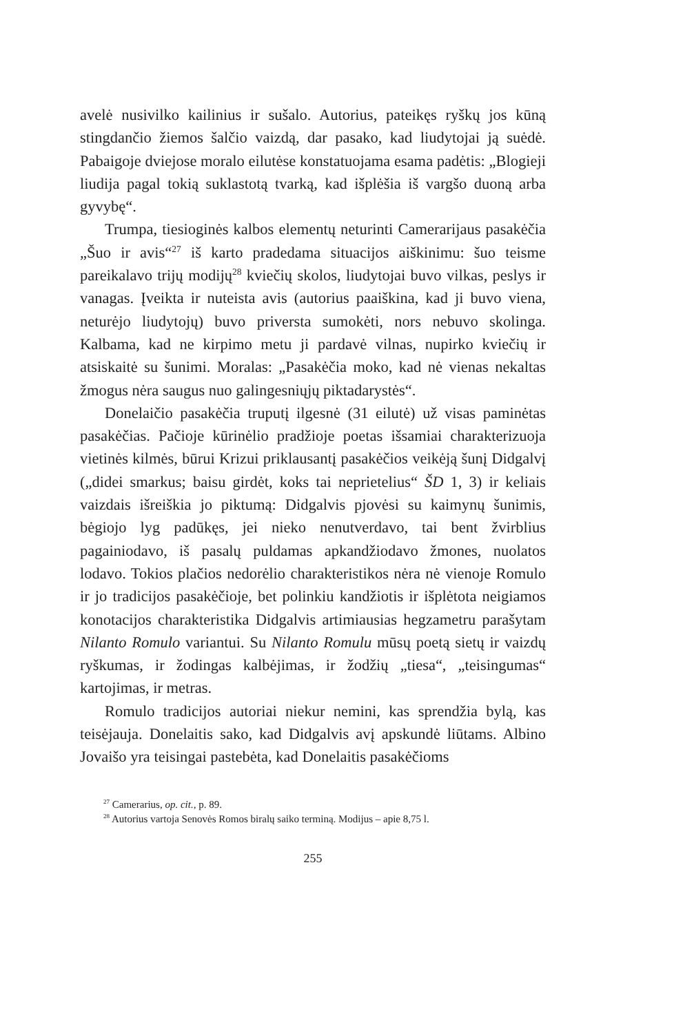avelė nusivilko kailinius ir sušalo. Autorius, pateikęs ryškų jos kūną stingdančio žiemos šalčio vaizdą, dar pasako, kad liudytojai ją suėdė. Pabaigoje dviejose moralo eilutėse konstatuojama esama padėtis: „Blogieji liudija pagal tokią suklastotą tvarką, kad išplėšia iš vargšo duoną arba gyvybę“.
Trumpa, tiesioginės kalbos elementų neturinti Camerarijaus pasakėčia „Šuo ir avis“<sup>27</sup> iš karto pradedama situacijos aiškinimu: šuo teisme pareikalavo trijų modijų<sup>28</sup> kviečių skolos, liudytojai buvo vilkas, peslys ir vanagas. Įveikta ir nuteista avis (autorius paaiškina, kad ji buvo viena, neturėjo liudytojų) buvo priversta sumokėti, nors nebuvo skolinga. Kalbama, kad ne kirpimo metu ji pardavė vilnas, nupirko kviečių ir atsiskaitė su šunimi. Moralas: „Pasakėčia moko, kad nė vienas nekaltas žmogus nėra saugus nuo galingesniųjų piktadarystės“.
Donelaičio pasakėčia truputį ilgesnė (31 eilutė) už visas paminėtas pasakėčias. Pačioje kūrinėlio pradžioje poetas išsamiai charakterizuoja vietinės kilmės, būrui Krizui priklausantį pasakėčios veikėją šunį Didgalvį („didei smarkus; baisu girdėt, koks tai neprietelius“ ŠD 1, 3) ir keliais vaizdais išreiškia jo piktumą: Didgalvis pjovėsi su kaimynų šunimis, bėgiojo lyg padūkęs, jei nieko nenutverdavo, tai bent žvirblius pagainiodavo, iš pasalų puldamas apkandžiodavo žmones, nuolatos lodavo. Tokios plačios nedorėlio charakteristikos nėra nė vienoje Romulo ir jo tradicijos pasakėčioje, bet polinkiu kandžiotis ir išplėtota neigiamos konotacijos charakteristika Didgalvis artimiausias hegzametru parašytam Nilanto Romulo variantui. Su Nilanto Romulu mūsų poetą sietų ir vaizdų ryškumas, ir žodingas kalbėjimas, ir žodžių „tiesa“, „teisingumas“ kartojimas, ir metras.
Romulo tradicijos autoriai niekur nemini, kas sprendžia bylą, kas teisėjauja. Donelaitis sako, kad Didgalvis avį apskundė liūtams. Albino Jovaišo yra teisingai pastebėta, kad Donelaitis pasakėčioms
<sup>27</sup> Camerarius, op. cit., p. 89.
<sup>28</sup> Autorius vartoja Senovės Romos biralų saiko terminą. Modijus – apie 8,75 l.
255